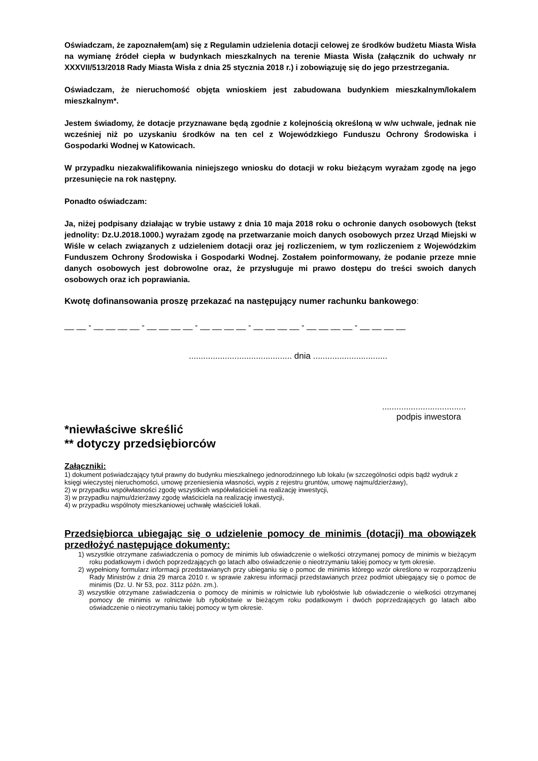Oświadczam, że zapoznałem(am) się z Regulamin udzielenia dotacji celowej ze środków budżetu Miasta Wisła na wymianę źródeł ciepła w budynkach mieszkalnych na terenie Miasta Wisła (załącznik do uchwały nr XXXVII/513/2018 Rady Miasta Wisła z dnia 25 stycznia 2018 r.) i zobowiązuję się do jego przestrzegania.
Oświadczam, że nieruchomość objęta wnioskiem jest zabudowana budynkiem mieszkalnym/lokalem mieszkalnym*.
Jestem świadomy, że dotacje przyznawane będą zgodnie z kolejnością określoną w w/w uchwale, jednak nie wcześniej niż po uzyskaniu środków na ten cel z Wojewódzkiego Funduszu Ochrony Środowiska i Gospodarki Wodnej w Katowicach.
W przypadku niezakwalifikowania niniejszego wniosku do dotacji w roku bieżącym wyrażam zgodę na jego przesunięcie na rok następny.
Ponadto oświadczam:
Ja, niżej podpisany działając w trybie ustawy z dnia 10 maja 2018 roku o ochronie danych osobowych (tekst jednolity: Dz.U.2018.1000.) wyrażam zgodę na przetwarzanie moich danych osobowych przez Urząd Miejski w Wiśle w celach związanych z udzieleniem dotacji oraz jej rozliczeniem, w tym rozliczeniem z Wojewódzkim Funduszem Ochrony Środowiska i Gospodarki Wodnej. Zostałem poinformowany, że podanie przeze mnie danych osobowych jest dobrowolne oraz, że przysługuje mi prawo dostępu do treści swoich danych osobowych oraz ich poprawiania.
Kwotę dofinansowania proszę przekazać na następujący numer rachunku bankowego:
__ __ - __ __ __ __ - __ __ __ __ - __ __ __ __ - __ __ __ __ - __ __ __ __ - __ __ __ __
........................................... dnia ...............................
...................................
podpis inwestora
*niewłaściwe skreślić
** dotyczy przedsiębiorców
Załączniki:
1) dokument poświadczający tytuł prawny do budynku mieszkalnego jednorodzinnego lub lokalu (w szczególności odpis bądź wydruk z księgi wieczystej nieruchomości, umowę przeniesienia własności, wypis z rejestru gruntów, umowę najmu/dzierżawy),
2) w przypadku współwłasności zgodę wszystkich współwłaścicieli na realizację inwestycji,
3) w przypadku najmu/dzierżawy zgodę właściciela na realizację inwestycji,
4) w przypadku wspólnoty mieszkaniowej uchwałę właścicieli lokali.
Przedsiębiorca ubiegając się o udzielenie pomocy de minimis (dotacji) ma obowiązek przedłożyć następujące dokumenty:
1) wszystkie otrzymane zaświadczenia o pomocy de minimis lub oświadczenie o wielkości otrzymanej pomocy de minimis w bieżącym roku podatkowym i dwóch poprzedzających go latach albo oświadczenie o nieotrzymaniu takiej pomocy w tym okresie.
2) wypełniony formularz informacji przedstawianych przy ubieganiu się o pomoc de minimis którego wzór określono w rozporządzeniu Rady Ministrów z dnia 29 marca 2010 r. w sprawie zakresu informacji przedstawianych przez podmiot ubiegający się o pomoc de minimis (Dz. U. Nr 53, poz. 311z późn. zm.).
3) wszystkie otrzymane zaświadczenia o pomocy de minimis w rolnictwie lub rybołóstwie lub oświadczenie o wielkości otrzymanej pomocy de minimis w rolnictwie lub rybołóstwie w bieżącym roku podatkowym i dwóch poprzedzających go latach albo oświadczenie o nieotrzymaniu takiej pomocy w tym okresie.